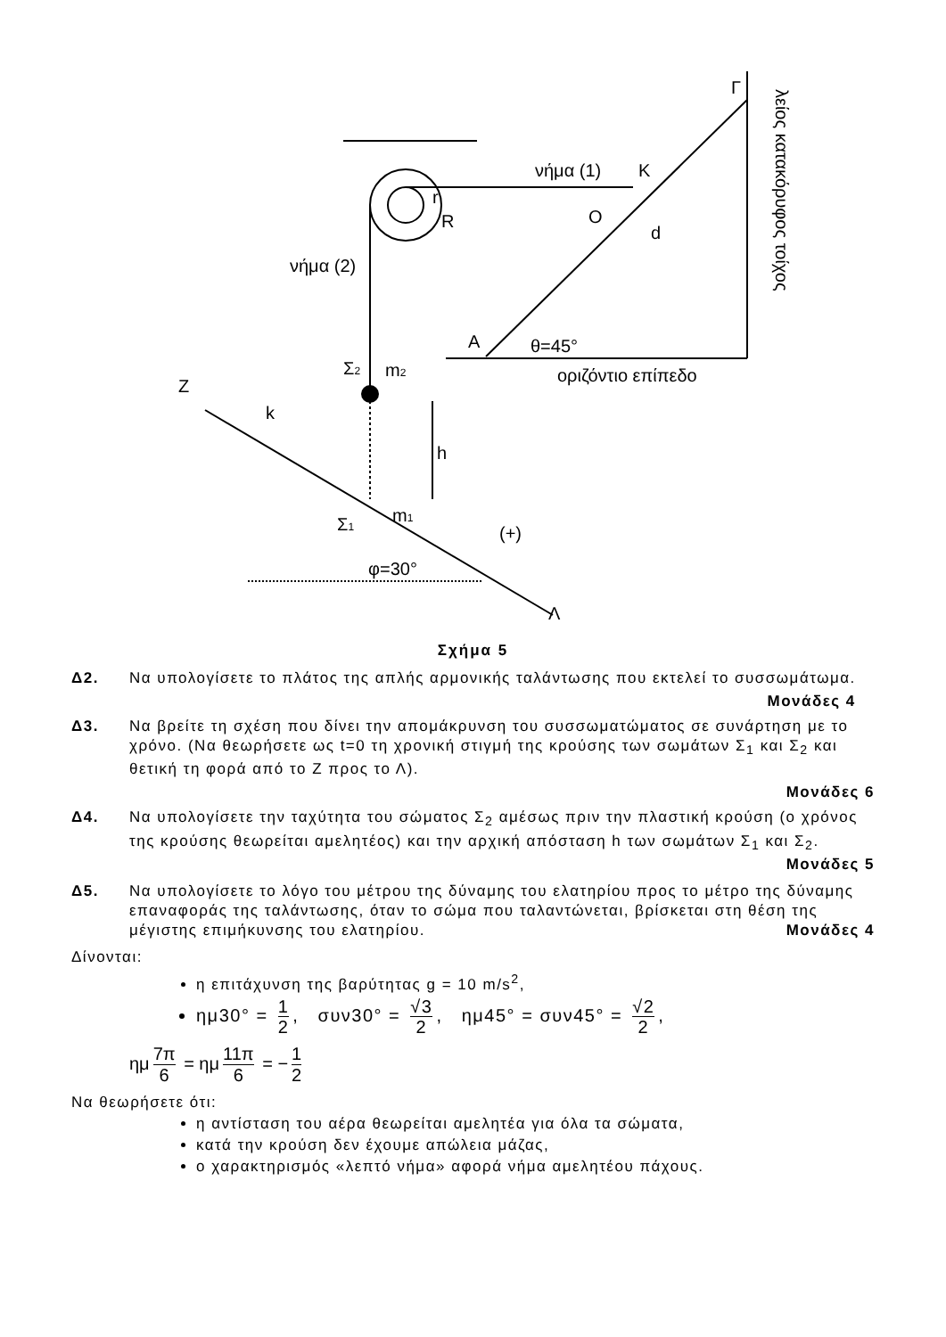νήμα (1)
Κ
νήμα (2)
Ο
d
r
R
Γ
Α
θ=45°
οριζόντιο επίπεδο
Σ2
m2
Ζ
k
h
Σ1
m1
(+)
φ=30°
Λ
λείος κατακόρυφος τοίχος
Σχήμα 5
Δ2. Να υπολογίσετε το πλάτος της απλής αρμονικής ταλάντωσης που εκτελεί το συσσωμάτωμα.
Μονάδες 4
Δ3. Να βρείτε τη σχέση που δίνει την απομάκρυνση του συσσωματώματος σε συνάρτηση με το χρόνο. (Να θεωρήσετε ως t=0 τη χρονική στιγμή της κρούσης των σωμάτων Σ<sub>1</sub> και Σ<sub>2</sub> και θετική τη φορά από το Ζ προς το Λ).
Μονάδες 6
Δ4. Να υπολογίσετε την ταχύτητα του σώματος Σ<sub>2</sub> αμέσως πριν την πλαστική κρούση (ο χρόνος της κρούσης θεωρείται αμελητέος) και την αρχική απόσταση h των σωμάτων Σ<sub>1</sub> και Σ<sub>2</sub>. Μονάδες 5
Δ5. Να υπολογίσετε το λόγο του μέτρου της δύναμης του ελατηρίου προς το μέτρο της δύναμης επαναφοράς της ταλάντωσης, όταν το σώμα που ταλαντώνεται, βρίσκεται στη θέση της μέγιστης επιμήκυνσης του ελατηρίου. Μονάδες 4
Δίνονται:
η επιτάχυνση της βαρύτητας g = 10 m/s<sup>2</sup>,
ημ30° = 1 2, συν30° = √3 2, ημ45° = συν45° = √2 2,
ημ 7π 6 = ημ 11π 6 = − 1 2
Να θεωρήσετε ότι:
η αντίσταση του αέρα θεωρείται αμελητέα για όλα τα σώματα,
κατά την κρούση δεν έχουμε απώλεια μάζας,
ο χαρακτηρισμός «λεπτό νήμα» αφορά νήμα αμελητέου πάχους.